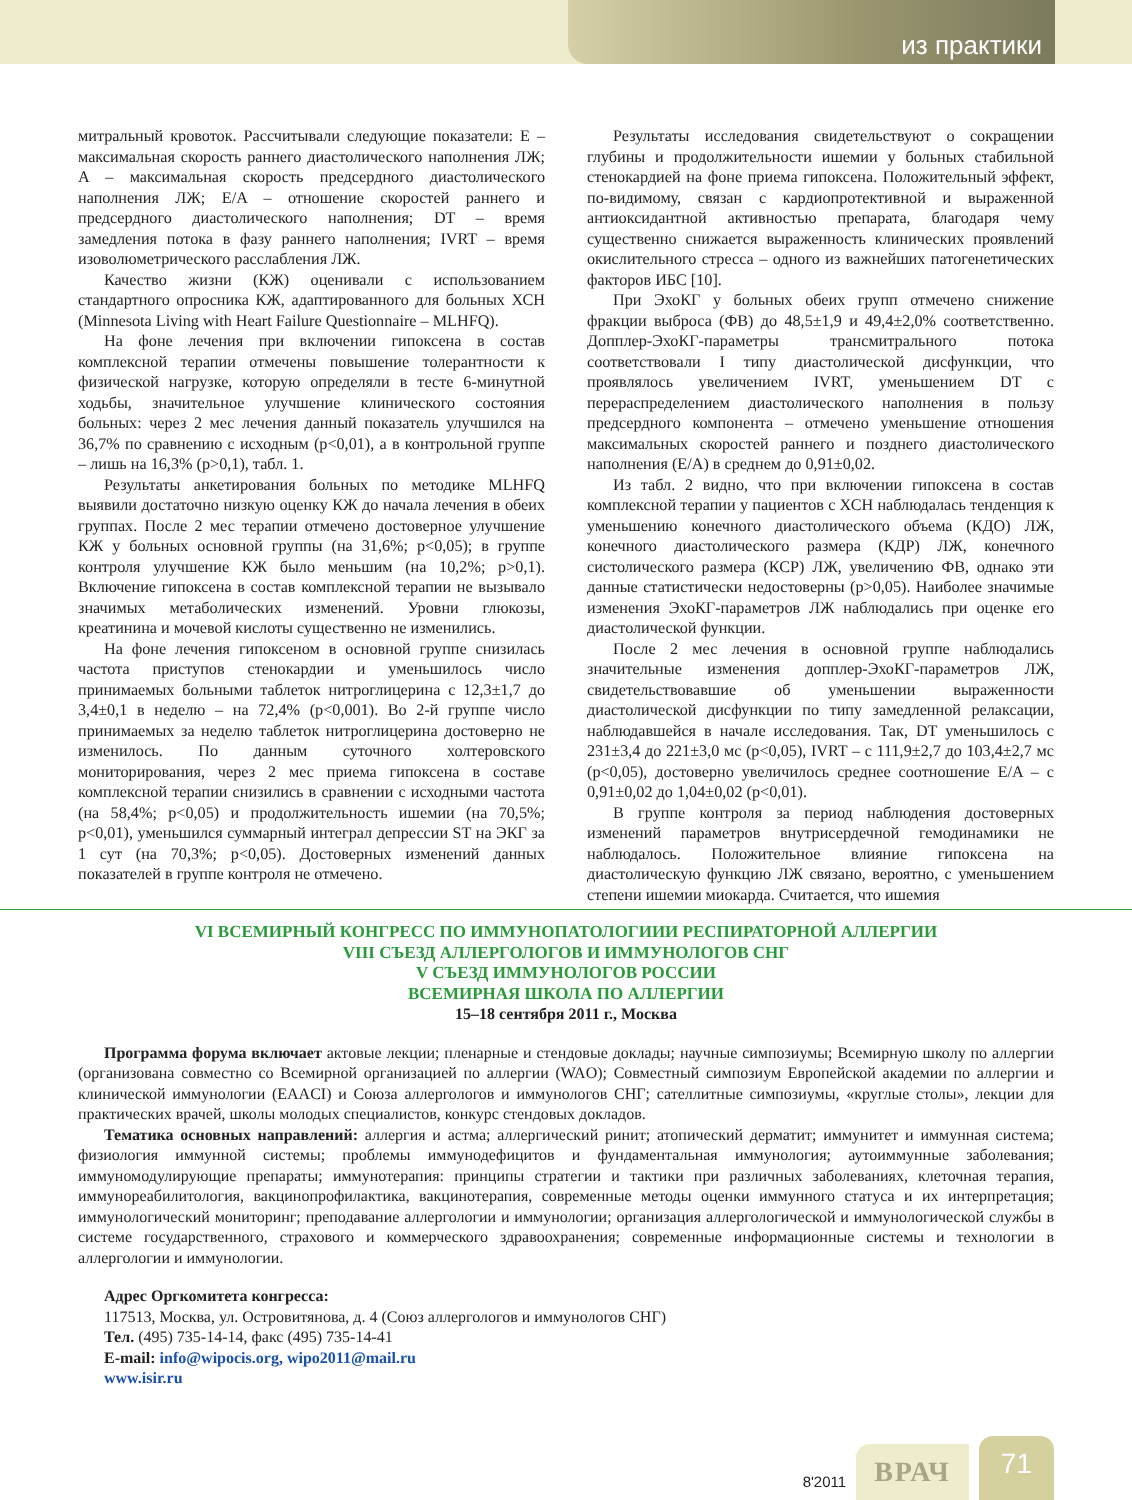из практики
митральный кровоток. Рассчитывали следующие показатели: E – максимальная скорость раннего диастолического наполнения ЛЖ; A – максимальная скорость предсердного диастолического наполнения ЛЖ; E/A – отношение скоростей раннего и предсердного диастолического наполнения; DT – время замедления потока в фазу раннего наполнения; IVRT – время изоволюметрического расслабления ЛЖ.
Качество жизни (КЖ) оценивали с использованием стандартного опросника КЖ, адаптированного для больных ХСН (Minnesota Living with Heart Failure Questionnaire – MLHFQ).
На фоне лечения при включении гипоксена в состав комплексной терапии отмечены повышение толерантности к физической нагрузке, которую определяли в тесте 6-минутной ходьбы, значительное улучшение клинического состояния больных: через 2 мес лечения данный показатель улучшился на 36,7% по сравнению с исходным (p<0,01), а в контрольной группе – лишь на 16,3% (p>0,1), табл. 1.
Результаты анкетирования больных по методике MLHFQ выявили достаточно низкую оценку КЖ до начала лечения в обеих группах. После 2 мес терапии отмечено достоверное улучшение КЖ у больных основной группы (на 31,6%; p<0,05); в группе контроля улучшение КЖ было меньшим (на 10,2%; p>0,1). Включение гипоксена в состав комплексной терапии не вызывало значимых метаболических изменений. Уровни глюкозы, креатинина и мочевой кислоты существенно не изменились.
На фоне лечения гипоксеном в основной группе снизилась частота приступов стенокардии и уменьшилось число принимаемых больными таблеток нитроглицерина с 12,3±1,7 до 3,4±0,1 в неделю – на 72,4% (p<0,001). Во 2-й группе число принимаемых за неделю таблеток нитроглицерина достоверно не изменилось. По данным суточного холтеровского мониторирования, через 2 мес приема гипоксена в составе комплексной терапии снизились в сравнении с исходными частота (на 58,4%; p<0,05) и продолжительность ишемии (на 70,5%; p<0,01), уменьшился суммарный интеграл депрессии ST на ЭКГ за 1 сут (на 70,3%; p<0,05). Достоверных изменений данных показателей в группе контроля не отмечено.
Результаты исследования свидетельствуют о сокращении глубины и продолжительности ишемии у больных стабильной стенокардией на фоне приема гипоксена. Положительный эффект, по-видимому, связан с кардиопротективной и выраженной антиоксидантной активностью препарата, благодаря чему существенно снижается выраженность клинических проявлений окислительного стресса – одного из важнейших патогенетических факторов ИБС [10].
При ЭхоКГ у больных обеих групп отмечено снижение фракции выброса (ФВ) до 48,5±1,9 и 49,4±2,0% соответственно. Допплер-ЭхоКГ-параметры трансмитрального потока соответствовали I типу диастолической дисфункции, что проявлялось увеличением IVRT, уменьшением DT с перераспределением диастолического наполнения в пользу предсердного компонента – отмечено уменьшение отношения максимальных скоростей раннего и позднего диастолического наполнения (E/A) в среднем до 0,91±0,02.
Из табл. 2 видно, что при включении гипоксена в состав комплексной терапии у пациентов с ХСН наблюдалась тенденция к уменьшению конечного диастолического объема (КДО) ЛЖ, конечного диастолического размера (КДР) ЛЖ, конечного систолического размера (КСР) ЛЖ, увеличению ФВ, однако эти данные статистически недостоверны (p>0,05). Наиболее значимые изменения ЭхоКГ-параметров ЛЖ наблюдались при оценке его диастолической функции.
После 2 мес лечения в основной группе наблюдались значительные изменения допплер-ЭхоКГ-параметров ЛЖ, свидетельствовавшие об уменьшении выраженности диастолической дисфункции по типу замедленной релаксации, наблюдавшейся в начале исследования. Так, DT уменьшилось с 231±3,4 до 221±3,0 мс (p<0,05), IVRT – с 111,9±2,7 до 103,4±2,7 мс (p<0,05), достоверно увеличилось среднее соотношение E/A – с 0,91±0,02 до 1,04±0,02 (p<0,01).
В группе контроля за период наблюдения достоверных изменений параметров внутрисердечной гемодинамики не наблюдалось. Положительное влияние гипоксена на диастолическую функцию ЛЖ связано, вероятно, с уменьшением степени ишемии миокарда. Считается, что ишемия
VI ВСЕМИРНЫЙ КОНГРЕСС ПО ИММУНОПАТОЛОГИИИ РЕСПИРАТОРНОЙ АЛЛЕРГИИ
VIII СЪЕЗД АЛЛЕРГОЛОГОВ И ИММУНОЛОГОВ СНГ
V СЪЕЗД ИММУНОЛОГОВ РОССИИ
ВСЕМИРНАЯ ШКОЛА ПО АЛЛЕРГИИ
15–18 сентября 2011 г., Москва
Программа форума включает актовые лекции; пленарные и стендовые доклады; научные симпозиумы; Всемирную школу по аллергии (организована совместно со Всемирной организацией по аллергии (WAO); Совместный симпозиум Европейской академии по аллергии и клинической иммунологии (EAACI) и Союза аллергологов и иммунологов СНГ; сателлитные симпозиумы, «круглые столы», лекции для практических врачей, школы молодых специалистов, конкурс стендовых докладов.
Тематика основных направлений: аллергия и астма; аллергический ринит; атопический дерматит; иммунитет и иммунная система; физиология иммунной системы; проблемы иммунодефицитов и фундаментальная иммунология; аутоиммунные заболевания; иммуномодулирующие препараты; иммунотерапия: принципы стратегии и тактики при различных заболеваниях, клеточная терапия, иммунореабилитология, вакцинопрофилактика, вакцинотерапия, современные методы оценки иммунного статуса и их интерпретация; иммунологический мониторинг; преподавание аллергологии и иммунологии; организация аллергологической и иммунологической службы в системе государственного, страхового и коммерческого здравоохранения; современные информационные системы и технологии в аллергологии и иммунологии.
Адрес Оргкомитета конгресса:
117513, Москва, ул. Островитянова, д. 4 (Союз аллергологов и иммунологов СНГ)
Тел. (495) 735-14-14, факс (495) 735-14-41
E-mail: info@wipocis.org, wipo2011@mail.ru
www.isir.ru
8'2011
ВРАЧ
71